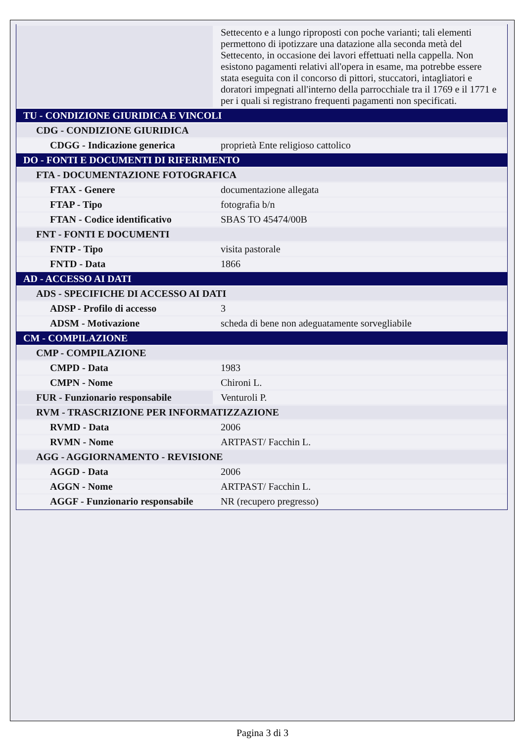| | Settecento e a lungo riproposti con poche varianti; tali elementi permettono di ipotizzare una datazione alla seconda metà del Settecento, in occasione dei lavori effettuati nella cappella. Non esistono pagamenti relativi all'opera in esame, ma potrebbe essere stata eseguita con il concorso di pittori, stuccatori, intagliatori e doratori impegnati all'interno della parrocchiale tra il 1769 e il 1771 e per i quali si registrano frequenti pagamenti non specificati. |
| TU - CONDIZIONE GIURIDICA E VINCOLI | |
| CDG - CONDIZIONE GIURIDICA | |
| CDGG - Indicazione generica | proprietà Ente religioso cattolico |
| DO - FONTI E DOCUMENTI DI RIFERIMENTO | |
| FTA - DOCUMENTAZIONE FOTOGRAFICA | |
| FTAX - Genere | documentazione allegata |
| FTAP - Tipo | fotografia b/n |
| FTAN - Codice identificativo | SBAS TO 45474/00B |
| FNT - FONTI E DOCUMENTI | |
| FNTP - Tipo | visita pastorale |
| FNTD - Data | 1866 |
| AD - ACCESSO AI DATI | |
| ADS - SPECIFICHE DI ACCESSO AI DATI | |
| ADSP - Profilo di accesso | 3 |
| ADSM - Motivazione | scheda di bene non adeguatamente sorvegliabile |
| CM - COMPILAZIONE | |
| CMP - COMPILAZIONE | |
| CMPD - Data | 1983 |
| CMPN - Nome | Chironi L. |
| FUR - Funzionario responsabile | Venturoli P. |
| RVM - TRASCRIZIONE PER INFORMATIZZAZIONE | |
| RVMD - Data | 2006 |
| RVMN - Nome | ARTPAST/ Facchin L. |
| AGG - AGGIORNAMENTO - REVISIONE | |
| AGGD - Data | 2006 |
| AGGN - Nome | ARTPAST/ Facchin L. |
| AGGF - Funzionario responsabile | NR (recupero pregresso) |
Pagina 3 di 3